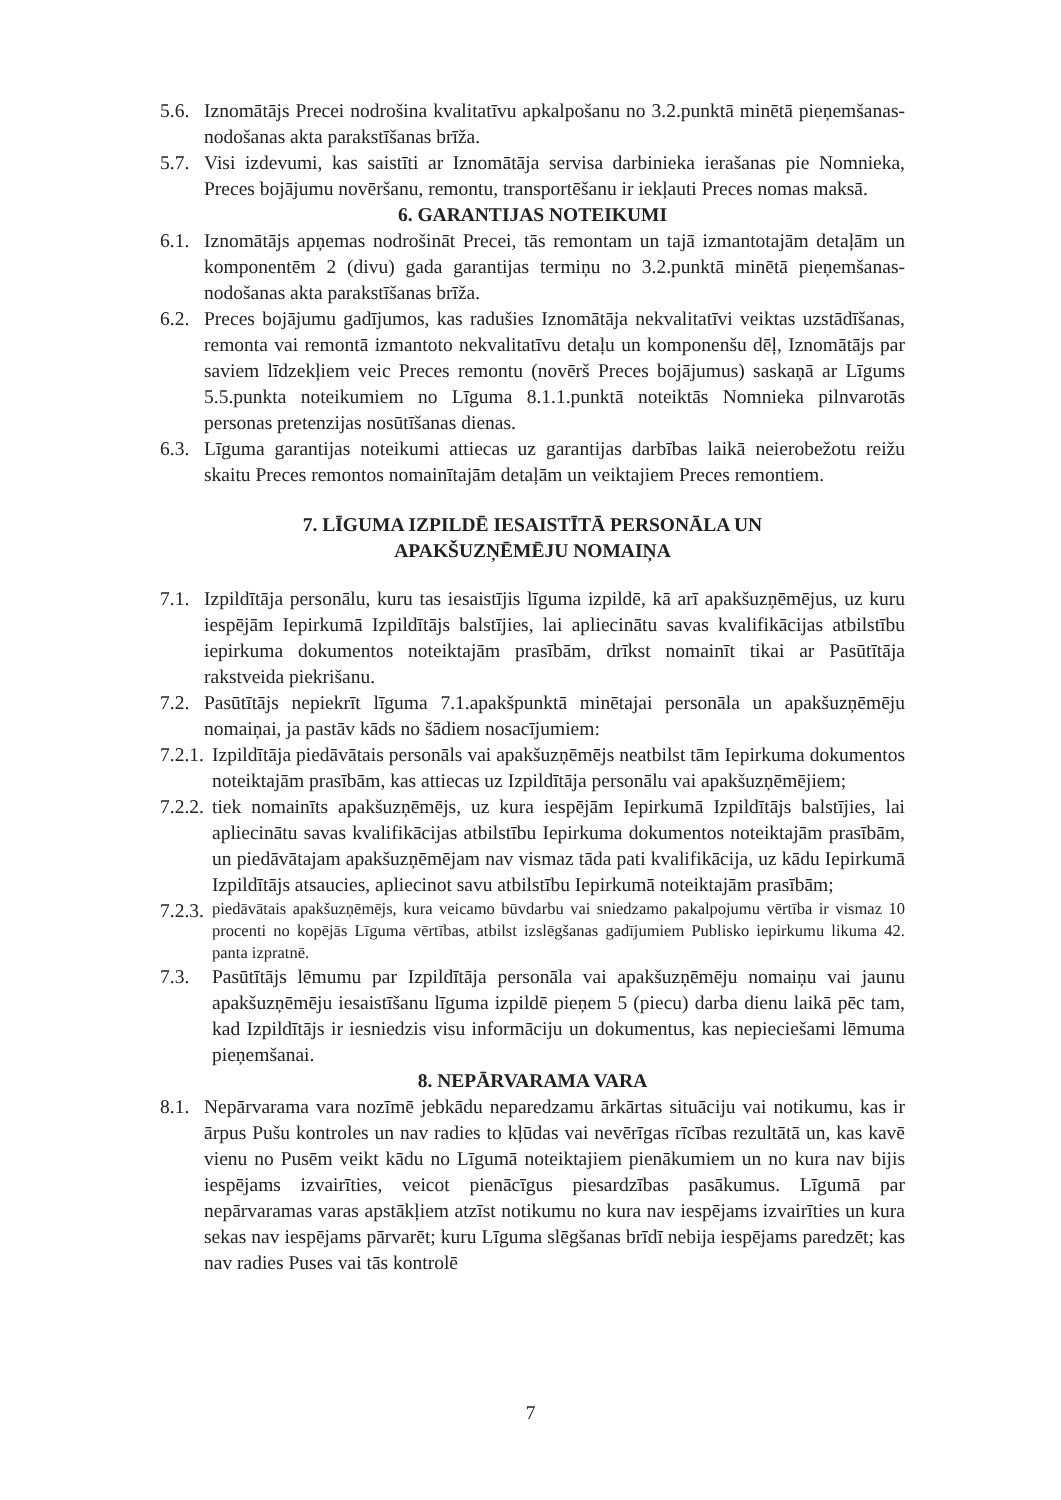5.6. Iznomātājs Precei nodrošina kvalitatīvu apkalpošanu no 3.2.punktā minētā pieņemšanas-nodošanas akta parakstīšanas brīža.
5.7. Visi izdevumi, kas saistīti ar Iznomātāja servisa darbinieka ierašanas pie Nomnieka, Preces bojājumu novēršanu, remontu, transportēšanu ir iekļauti Preces nomas maksā.
6. GARANTIJAS NOTEIKUMI
6.1. Iznomātājs apņemas nodrošināt Precei, tās remontam un tajā izmantotajām detaļām un komponentēm 2 (divu) gada garantijas termiņu no 3.2.punktā minētā pieņemšanas-nodošanas akta parakstīšanas brīža.
6.2. Preces bojājumu gadījumos, kas radušies Iznomātāja nekvalitatīvi veiktas uzstādīšanas, remonta vai remontā izmantoto nekvalitatīvu detaļu un komponenšu dēļ, Iznomātājs par saviem līdzekļiem veic Preces remontu (novērš Preces bojājumus) saskaņā ar Līgums 5.5.punkta noteikumiem no Līguma 8.1.1.punktā noteiktās Nomnieka pilnvarotās personas pretenzijas nosūtīšanas dienas.
6.3. Līguma garantijas noteikumi attiecas uz garantijas darbības laikā neierobežotu reižu skaitu Preces remontos nomainītajām detaļām un veiktajiem Preces remontiem.
7. LĪGUMA IZPILDĒ IESAISTĪTĀ PERSONĀLA UN
APAKŠUZŅĒMĒJU NOMAIŅA
7.1. Izpildītāja personālu, kuru tas iesaistījis līguma izpildē, kā arī apakšuzņēmējus, uz kuru iespējām Iepirkumā Izpildītājs balstījies, lai apliecinātu savas kvalifikācijas atbilstību iepirkuma dokumentos noteiktajām prasībām, drīkst nomainīt tikai ar Pasūtītāja rakstveida piekrišanu.
7.2. Pasūtītājs nepiekrīt līguma 7.1.apakšpunktā minētajai personāla un apakšuzņēmēju nomaiņai, ja pastāv kāds no šādiem nosacījumiem:
7.2.1. Izpildītāja piedāvātais personāls vai apakšuzņēmējs neatbilst tām Iepirkuma dokumentos noteiktajām prasībām, kas attiecas uz Izpildītāja personālu vai apakšuzņēmējiem;
7.2.2. tiek nomainīts apakšuzņēmējs, uz kura iespējām Iepirkumā Izpildītājs balstījies, lai apliecinātu savas kvalifikācijas atbilstību Iepirkuma dokumentos noteiktajām prasībām, un piedāvātajam apakšuzņēmējam nav vismaz tāda pati kvalifikācija, uz kādu Iepirkumā Izpildītājs atsaucies, apliecinot savu atbilstību Iepirkumā noteiktajām prasībām;
7.2.3. piedāvātais apakšuzņēmējs, kura veicamo būvdarbu vai sniedzamo pakalpojumu vērtība ir vismaz 10 procenti no kopējās Līguma vērtības, atbilst izslēgšanas gadījumiem Publisko iepirkumu likuma 42. panta izpratnē.
7.3. Pasūtītājs lēmumu par Izpildītāja personāla vai apakšuzņēmēju nomaiņu vai jaunu apakšuzņēmēju iesaistīšanu līguma izpildē pieņem 5 (piecu) darba dienu laikā pēc tam, kad Izpildītājs ir iesniedzis visu informāciju un dokumentus, kas nepieciešami lēmuma pieņemšanai.
8. NEPĀRVARAMA VARA
8.1. Nepārvarama vara nozīmē jebkādu neparedzamu ārkārtas situāciju vai notikumu, kas ir ārpus Pušu kontroles un nav radies to kļūdas vai nevērīgas rīcības rezultātā un, kas kavē vienu no Pusēm veikt kādu no Līgumā noteiktajiem pienākumiem un no kura nav bijis iespējams izvairīties, veicot pienācīgus piesardzības pasākumus. Līgumā par nepārvaramas varas apstākļiem atzīst notikumu no kura nav iespējams izvairīties un kura sekas nav iespējams pārvarēt; kuru Līguma slēgšanas brīdī nebija iespējams paredzēt; kas nav radies Puses vai tās kontrolē
7